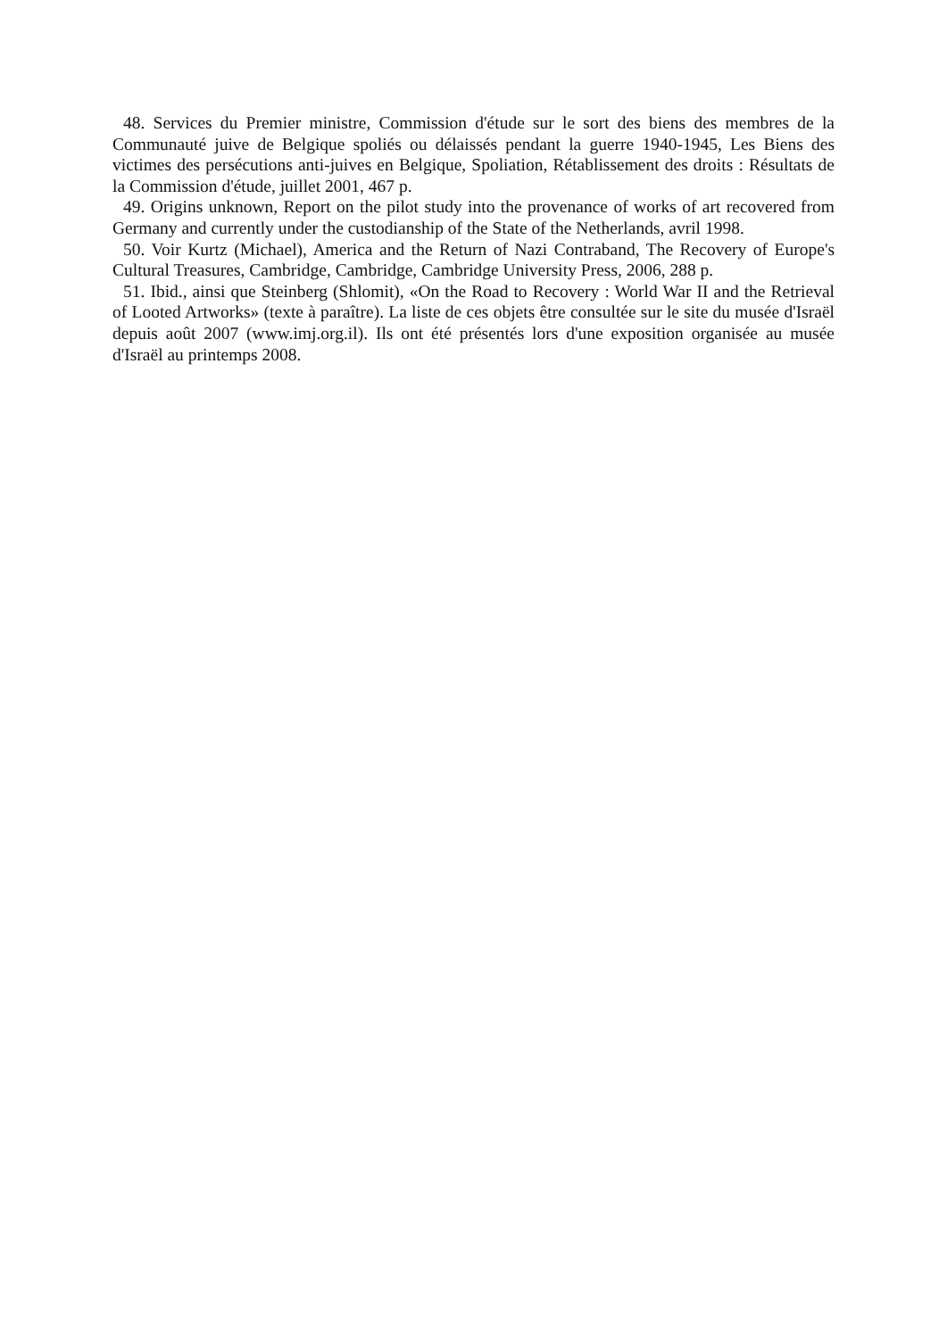48. Services du Premier ministre, Commission d'étude sur le sort des biens des membres de la Communauté juive de Belgique spoliés ou délaissés pendant la guerre 1940-1945, Les Biens des victimes des persécutions anti-juives en Belgique, Spoliation, Rétablissement des droits : Résultats de la Commission d'étude, juillet 2001, 467 p.
49. Origins unknown, Report on the pilot study into the provenance of works of art recovered from Germany and currently under the custodianship of the State of the Netherlands, avril 1998.
50. Voir Kurtz (Michael), America and the Return of Nazi Contraband, The Recovery of Europe's Cultural Treasures, Cambridge, Cambridge, Cambridge University Press, 2006, 288 p.
51. Ibid., ainsi que Steinberg (Shlomit), «On the Road to Recovery : World War II and the Retrieval of Looted Artworks» (texte à paraître). La liste de ces objets être consultée sur le site du musée d'Israël depuis août 2007 (www.imj.org.il). Ils ont été présentés lors d'une exposition organisée au musée d'Israël au printemps 2008.